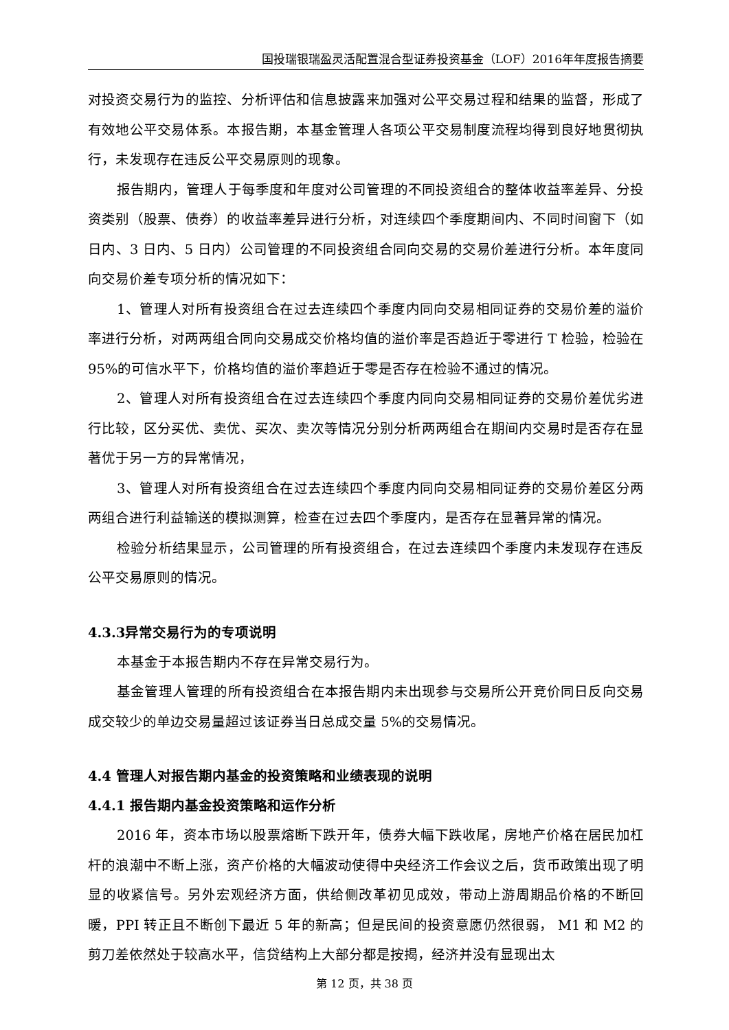国投瑞银瑞盈灵活配置混合型证券投资基金（LOF）2016年年度报告摘要
对投资交易行为的监控、分析评估和信息披露来加强对公平交易过程和结果的监督，形成了有效地公平交易体系。本报告期，本基金管理人各项公平交易制度流程均得到良好地贯彻执行，未发现存在违反公平交易原则的现象。
报告期内，管理人于每季度和年度对公司管理的不同投资组合的整体收益率差异、分投资类别（股票、债券）的收益率差异进行分析，对连续四个季度期间内、不同时间窗下（如日内、3 日内、5 日内）公司管理的不同投资组合同向交易的交易价差进行分析。本年度同向交易价差专项分析的情况如下：
1、管理人对所有投资组合在过去连续四个季度内同向交易相同证券的交易价差的溢价率进行分析，对两两组合同向交易成交价格均值的溢价率是否趋近于零进行 T 检验，检验在 95%的可信水平下，价格均值的溢价率趋近于零是否存在检验不通过的情况。
2、管理人对所有投资组合在过去连续四个季度内同向交易相同证券的交易价差优劣进行比较，区分买优、卖优、买次、卖次等情况分别分析两两组合在期间内交易时是否存在显著优于另一方的异常情况，
3、管理人对所有投资组合在过去连续四个季度内同向交易相同证券的交易价差区分两两组合进行利益输送的模拟测算，检查在过去四个季度内，是否存在显著异常的情况。
检验分析结果显示，公司管理的所有投资组合，在过去连续四个季度内未发现存在违反公平交易原则的情况。
4.3.3异常交易行为的专项说明
本基金于本报告期内不存在异常交易行为。
基金管理人管理的所有投资组合在本报告期内未出现参与交易所公开竞价同日反向交易成交较少的单边交易量超过该证券当日总成交量 5%的交易情况。
4.4 管理人对报告期内基金的投资策略和业绩表现的说明
4.4.1 报告期内基金投资策略和运作分析
2016 年，资本市场以股票熔断下跌开年，债券大幅下跌收尾，房地产价格在居民加杠杆的浪潮中不断上涨，资产价格的大幅波动使得中央经济工作会议之后，货币政策出现了明显的收紧信号。另外宏观经济方面，供给侧改革初见成效，带动上游周期品价格的不断回暖，PPI 转正且不断创下最近 5 年的新高；但是民间的投资意愿仍然很弱， M1 和 M2 的剪刀差依然处于较高水平，信贷结构上大部分都是按揭，经济并没有显现出太
第 12 页，共 38 页